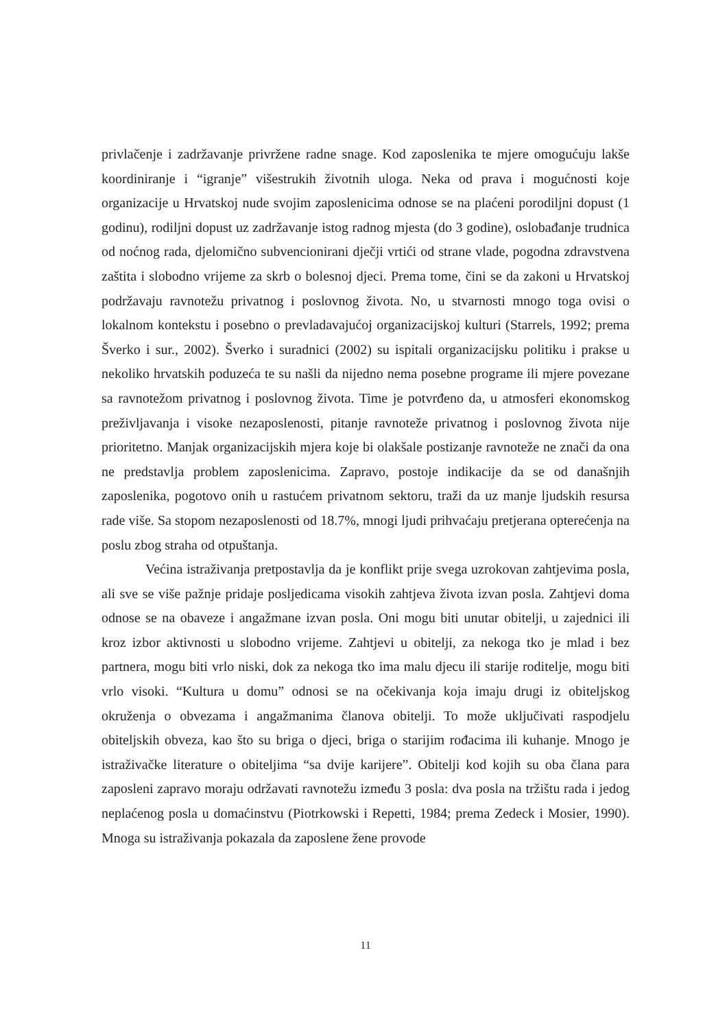privlačenje i zadržavanje privržene radne snage. Kod zaposlenika te mjere omogućuju lakše koordiniranje i “igranje” višestrukih životnih uloga. Neka od prava i mogućnosti koje organizacije u Hrvatskoj nude svojim zaposlenicima odnose se na plaćeni porodiljni dopust (1 godinu), rodiljni dopust uz zadržavanje istog radnog mjesta (do 3 godine), oslobađanje trudnica od noćnog rada, djelomično subvencionirani dječji vrtići od strane vlade, pogodna zdravstvena zaštita i slobodno vrijeme za skrb o bolesnoj djeci. Prema tome, čini se da zakoni u Hrvatskoj podržavaju ravnotežu privatnog i poslovnog života. No, u stvarnosti mnogo toga ovisi o lokalnom kontekstu i posebno o prevladavajućoj organizacijskoj kulturi (Starrels, 1992; prema Šverko i sur., 2002). Šverko i suradnici (2002) su ispitali organizacijsku politiku i prakse u nekoliko hrvatskih poduzeća te su našli da nijedno nema posebne programe ili mjere povezane sa ravnotežom privatnog i poslovnog života. Time je potvrđeno da, u atmosferi ekonomskog preživljavanja i visoke nezaposlenosti, pitanje ravnoteže privatnog i poslovnog života nije prioritetno. Manjak organizacijskih mjera koje bi olakšale postizanje ravnoteže ne znači da ona ne predstavlja problem zaposlenicima. Zapravo, postoje indikacije da se od današnjih zaposlenika, pogotovo onih u rastućem privatnom sektoru, traži da uz manje ljudskih resursa rade više. Sa stopom nezaposlenosti od 18.7%, mnogi ljudi prihvaćaju pretjerana opterećenja na poslu zbog straha od otpuštanja.
Većina istraživanja pretpostavlja da je konflikt prije svega uzrokovan zahtjevima posla, ali sve se više pažnje pridaje posljedicama visokih zahtjeva života izvan posla. Zahtjevi doma odnose se na obaveze i angažmane izvan posla. Oni mogu biti unutar obitelji, u zajednici ili kroz izbor aktivnosti u slobodno vrijeme. Zahtjevi u obitelji, za nekoga tko je mlad i bez partnera, mogu biti vrlo niski, dok za nekoga tko ima malu djecu ili starije roditelje, mogu biti vrlo visoki. “Kultura u domu” odnosi se na očekivanja koja imaju drugi iz obiteljskog okruženja o obvezama i angažmanima članova obitelji. To može uključivati raspodjelu obiteljskih obveza, kao što su briga o djeci, briga o starijim rođacima ili kuhanje. Mnogo je istraživačke literature o obiteljima “sa dvije karijere”. Obitelji kod kojih su oba člana para zaposleni zapravo moraju održavati ravnotežu između 3 posla: dva posla na tržištu rada i jedog neplaćenog posla u domaćinstvu (Piotrkowski i Repetti, 1984; prema Zedeck i Mosier, 1990). Mnoga su istraživanja pokazala da zaposlene žene provode
11